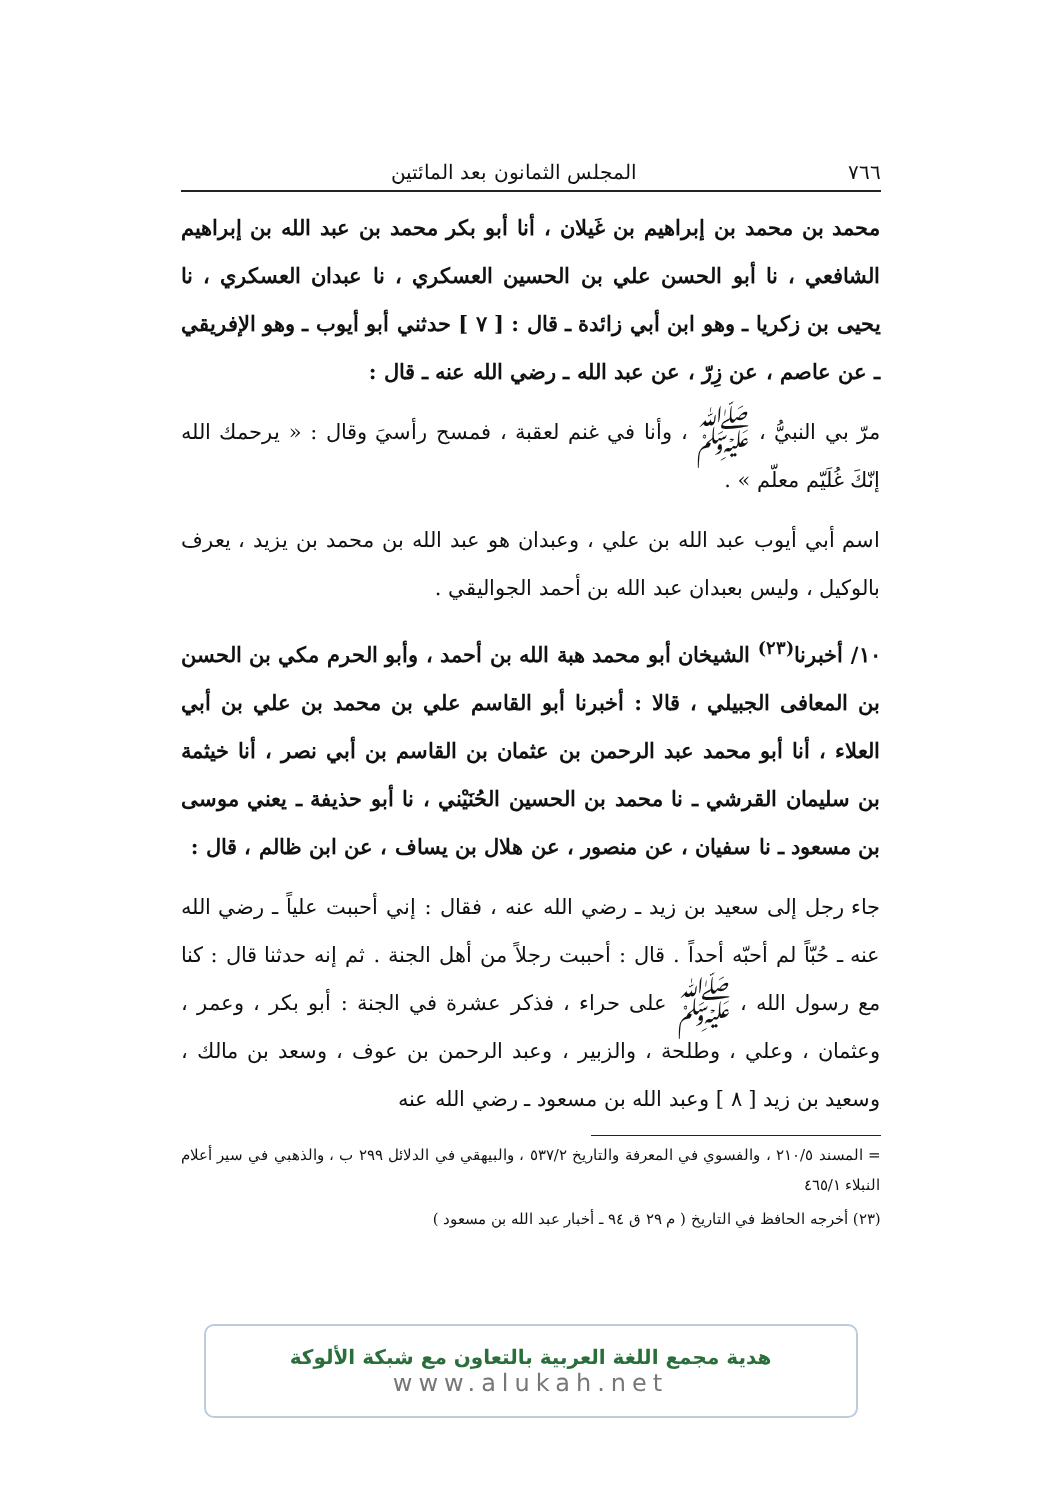٧٦٦ المجلس الثمانون بعد المائتين
محمد بن محمد بن إبراهيم بن غَيلان ، أنا أبو بكر محمد بن عبد الله بن إبراهيم الشافعي ، نا أبو الحسن علي بن الحسين العسكري ، نا عبدان العسكري ، نا يحيى بن زكريا ـ وهو ابن أبي زائدة ـ قال : [ ٧ ] حدثني أبو أيوب ـ وهو الإفريقي ـ عن عاصم ، عن زِرّ ، عن عبد الله ـ رضي الله عنه ـ قال :
مرّ بي النبيُّ ، ﷺ ، وأنا في غنم لعقبة ، فمسح رأسيَ وقال : « يرحمك الله إنّكَ غُلَيّم معلّم » .
اسم أبي أيوب عبد الله بن علي ، وعبدان هو عبد الله بن محمد بن يزيد ، يعرف بالوكيل ، وليس بعبدان عبد الله بن أحمد الجواليقي .
١٠/ أخبرنا<sup>(٢٣)</sup> الشيخان أبو محمد هبة الله بن أحمد ، وأبو الحرم مكي بن الحسن بن المعافى الجبيلي ، قالا : أخبرنا أبو القاسم علي بن محمد بن علي بن أبي العلاء ، أنا أبو محمد عبد الرحمن بن عثمان بن القاسم بن أبي نصر ، أنا خيثمة بن سليمان القرشي ـ نا محمد بن الحسين الحُنَيْني ، نا أبو حذيفة ـ يعني موسى بن مسعود ـ نا سفيان ، عن منصور ، عن هلال بن يساف ، عن ابن ظالم ، قال :
جاء رجل إلى سعيد بن زيد ـ رضي الله عنه ، فقال : إني أحببت علياً ـ رضي الله عنه ـ حُبّاً لم أحبّه أحداً . قال : أحببت رجلاً من أهل الجنة . ثم إنه حدثنا قال : كنا مع رسول الله ، ﷺ على حراء ، فذكر عشرة في الجنة : أبو بكر ، وعمر ، وعثمان ، وعلي ، وطلحة ، والزبير ، وعبد الرحمن بن عوف ، وسعد بن مالك ، وسعيد بن زيد [ ٨ ] وعبد الله بن مسعود ـ رضي الله عنه
= المسند ٢١٠/٥ ، والفسوي في المعرفة والتاريخ ٥٣٧/٢ ، والبيهقي في الدلائل ٢٩٩ ب ، والذهبي في سير أعلام النبلاء ٤٦٥/١
(٢٣) أخرجه الحافظ في التاريخ ( م ٢٩ ق ٩٤ ـ أخبار عبد الله بن مسعود )
هدية مجمع اللغة العربية بالتعاون مع شبكة الألوكة
www.alukah.net